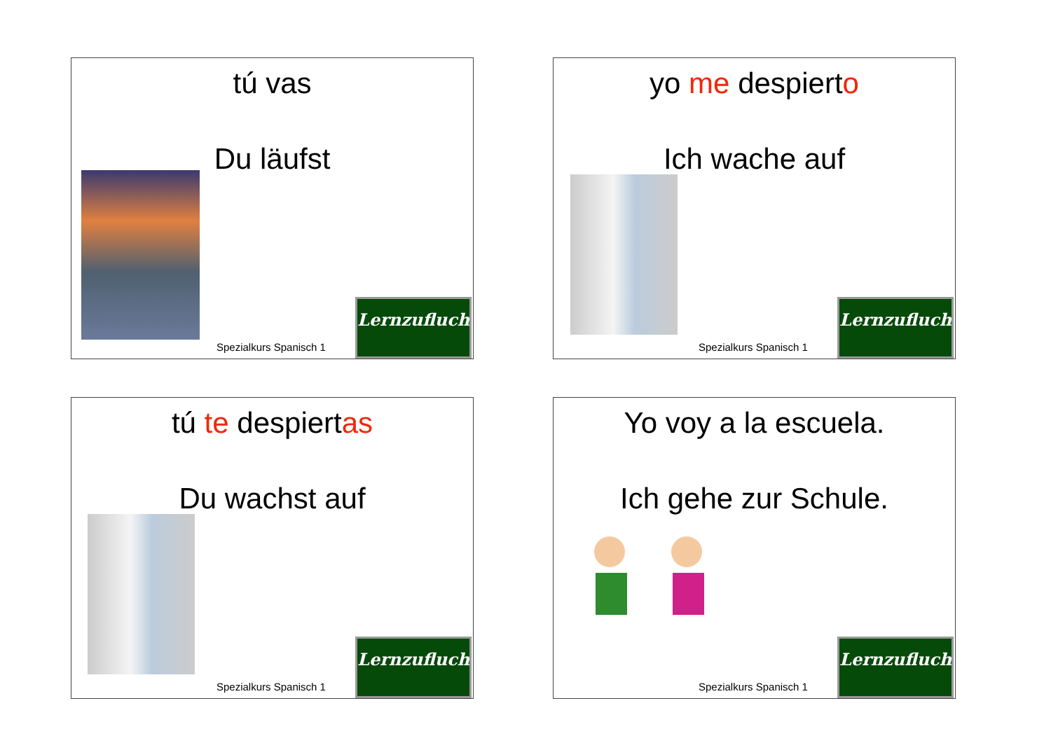tú vas
Du läufst
Spezialkurs Spanisch 1
Lernzuflucht
yo me despierto
Ich wache auf
Spezialkurs Spanisch 1
Lernzuflucht
tú te despiertas
Du wachst auf
Spezialkurs Spanisch 1
Lernzuflucht
Yo voy a la escuela.
Ich gehe zur Schule.
Spezialkurs Spanisch 1
Lernzuflucht